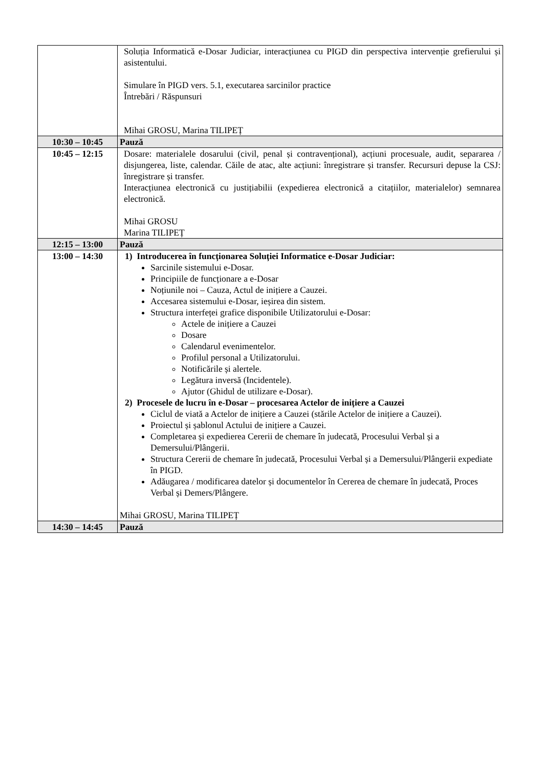| | Soluția Informatică e-Dosar Judiciar, interacțiunea cu PIGD din perspectiva intervenție grefierului și asistentului. Simulare în PIGD vers. 5.1, executarea sarcinilor practice Întrebări / Răspunsuri Mihai GROSU, Marina TILIPEȚ |
| 10:30 – 10:45 | Pauză |
| 10:45 – 12:15 | Dosare: materialele dosarului (civil, penal și contravențional), acțiuni procesuale, audit, separarea / disjungerea, liste, calendar. Căile de atac, alte acțiuni: înregistrare și transfer. Recursuri depuse la CSJ: înregistrare și transfer. Interacțiunea electronică cu justițiabilii (expedierea electronică a citațiilor, materialelor) semnarea electronică. Mihai GROSU Marina TILIPEȚ |
| 12:15 – 13:00 | Pauză |
| 13:00 – 14:30 | 1) Introducerea în funcționarea Soluției Informatice e-Dosar Judiciar: Sarcinile sistemului e-Dosar. Principiile de funcționare a e-Dosar Noțiunile noi – Cauza, Actul de inițiere a Cauzei. Accesarea sistemului e-Dosar, ieșirea din sistem. Structura interfeței grafice disponibile Utilizatorului e-Dosar: Actele de inițiere a Cauzei Dosare Calendarul evenimentelor. Profilul personal a Utilizatorului. Notificările și alertele. Legătura inversă (Incidentele). Ajutor (Ghidul de utilizare e-Dosar). 2) Procesele de lucru în e-Dosar – procesarea Actelor de inițiere a Cauzei Ciclul de viată a Actelor de inițiere a Cauzei (stările Actelor de inițiere a Cauzei). Proiectul și șablonul Actului de inițiere a Cauzei. Completarea și expedierea Cererii de chemare în judecată, Procesului Verbal și a Demersului/Plângerii. Structura Cererii de chemare în judecată, Procesului Verbal și a Demersului/Plângerii expediate în PIGD. Adăugarea / modificarea datelor și documentelor în Cererea de chemare în judecată, Proces Verbal și Demers/Plângere. Mihai GROSU, Marina TILIPEȚ |
| 14:30 – 14:45 | Pauză |